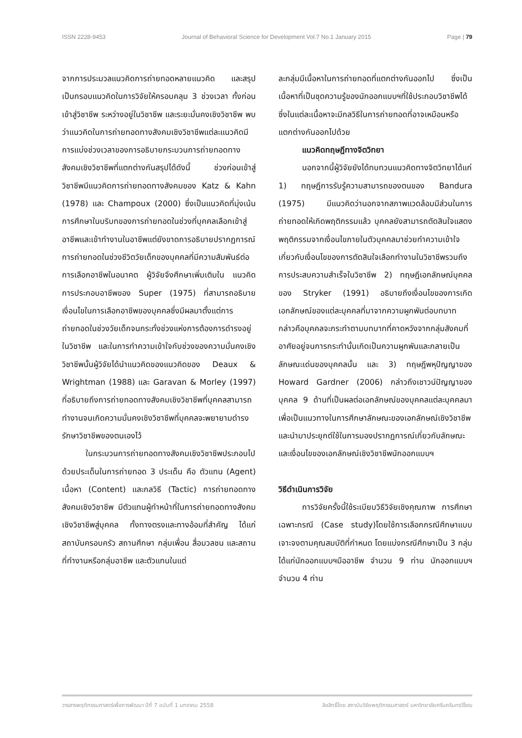ISSN 2228-9453 Journal of Behavioral Science for Development Vol.7 No.1 January 2015 Page | 79
จากการประมวลแนวคิดการถ่ายทอดหลายแนวคิด และสรุปเป็นกรอบแนวคิดในการวิจัยให้ครอบคลุม 3 ช่วงเวลา ทั้งก่อนเข้าสู่วิชาชีพ ระหว่างอยู่ในวิชาชีพ และระยะมั่นคงเชิงวิชาชีพ พบว่าแนวคิดในการถ่ายทอดทางสังคมเชิงวิชาชีพแต่ละแนวคิดมีการแบ่งช่วงเวลาของการอธิบายกระบวนการถ่ายทอดทางสังคมเชิงวิชาชีพที่แตกต่างกันสรุปได้ดังนี้ ช่วงก่อนเข้าสู่วิชาชีพมีแนวคิดการถ่ายทอดทางสังคมของ Katz & Kahn (1978) และ Champoux (2000) ซึ่งเป็นแนวคิดที่มุ่งเน้นการศึกษาในบริบทของการถ่ายทอดในช่วงที่บุคคลเลือกเข้าสู่อาชีพและเข้าทำงานในอาชีพแต่ยังขาดการอธิบายปรากฏการณ์การถ่ายทอดในช่วงชีวิตวัยเด็กของบุคคลที่มีความสัมพันธ์ต่อการเลือกอาชีพในอนาคต ผู้วิจัยจึงศึกษาเพิ่มเติมใน แนวคิดการประกอบอาชีพของ Super (1975) ที่สามารถอธิบายเงื่อนไขในการเลือกอาชีพของบุคคลซึ่งมีผลมาตั้งแต่การถ่ายทอดในช่วงวัยเด็กจนกระทั่งช่วงแห่งการต้องการดำรงอยู่ในวิชาชีพ และในการทำความเข้าใจกับช่วงของความมั่นคงเชิงวิชาชีพนั้นผู้วิจัยได้นำแนวคิดของแนวคิดของ Deaux & Wrightman (1988) และ Garavan & Morley (1997) ที่อธิบายถึงการถ่ายทอดทางสังคมเชิงวิชาชีพที่บุคคลสามารถทำงานจนเกิดความมั่นคงเชิงวิชาชีพที่บุคคลจะพยายามดำรงรักษาวิชาชีพของตนเองไว้
ในกระบวนการถ่ายทอดทางสังคมเชิงวิชาชีพประกอบไปด้วยประเด็นในการถ่ายทอด 3 ประเด็น คือ ตัวแทน (Agent) เนื้อหา (Content) และกลวิธี (Tactic) การถ่ายทอดทางสังคมเชิงวิชาชีพ มีตัวแทนผู้ทำหน้าที่ในการถ่ายทอดทางสังคมเชิงวิชาชีพสู่บุคคล ทั้งทางตรงและทางอ้อมที่สำคัญ ได้แก่ สถาบันครอบครัว สถานศึกษา กลุ่มเพื่อน สื่อมวลชน และสถานที่ทำงานหรือกลุ่มอาชีพ และตัวแทนในแต่
ละกลุ่มมีเนื้อหาในการถ่ายทอดที่แตกต่างกันออกไป ซึ่งเป็นเนื้อหาที่เป็นชุดความรู้ของนักออกแบบฯที่ใช้ประกอบวิชาชีพได้ ซึ่งในแต่ละเนื้อหาจะมีกลวิธีในการถ่ายทอดที่อาจเหมือนหรือแตกต่างกันออกไปด้วย
แนวคิดทฤษฎีทางจิตวิทยา
นอกจากนี้ผู้วิจัยยังได้ทบทวนแนวคิดทางจิตวิทยาได้แก่ 1) ทฤษฎีการรับรู้ความสามารถของตนของ Bandura (1975) มีแนวคิดว่านอกจากสภาพแวดล้อมมีส่วนในการถ่ายทอดให้เกิดพฤติกรรมแล้ว บุคคลยังสามารถตัดสินใจแสดงพฤติกรรมจากเงื่อนไขภายในตัวบุคคลมาช่วยทำความเข้าใจเกี่ยวกับเงื่อนไขของการตัดสินใจเลือกทำงานในวิชาชีพรวมถึงการประสบความสำเร็จในวิชาชีพ 2) ทฤษฎีเอกลักษณ์บุคคลของ Stryker (1991) อธิบายถึงเงื่อนไขของการเกิดเอกลักษณ์ของแต่ละบุคคลที่มาจากความผูกพันต่อบทบาท กล่าวคือบุคคลจะกระทำตามบทบาทที่คาดหวังจากกลุ่มสังคมที่อาศัยอยู่จนการกระทำนั้นเกิดเป็นความผูกพันและกลายเป็นลักษณะเด่นของบุคคลนั้น และ 3) ทฤษฎีพหุปัญญาของ Howard Gardner (2006) กล่าวถึงเชาวน์ปัญญาของบุคคล 9 ด้านที่เป็นผลต่อเอกลักษณ์ของบุคคลแต่ละบุคคลมาเพื่อเป็นแนวทางในการศึกษาลักษณะของเอกลักษณ์เชิงวิชาชีพและนำมาประยุกต์ใช้ในการมองปรากฏการณ์เกี่ยวกับลักษณะและเงื่อนไขของเอกลักษณ์เชิงวิชาชีพนักออกแบบฯ
วิธีดำเนินการวิจัย
การวิจัยครั้งนี้ใช้ระเบียบวิธีวิจัยเชิงคุณภาพ การศึกษาเฉพาะกรณี (Case study)โดยใช้การเลือกกรณีศึกษาแบบเจาะจงตามคุณสมบัติที่กำหนด โดยแบ่งกรณีศึกษาเป็น 3 กลุ่มได้แก่นักออกแบบฯมืออาชีพ จำนวน 9 ท่าน นักออกแบบฯ จำนวน 4 ท่าน
วารสารพฤติกรรมศาสตร์เพื่อการพัฒนา ปีที่ 7 ฉบับที่ 1 มกราคม 2558 ลิขสิทธิ์โดย สถาบันวิจัยพฤติกรรมศาสตร์ มหาวิทยาลัยศรีนครินทรวิโรฒ